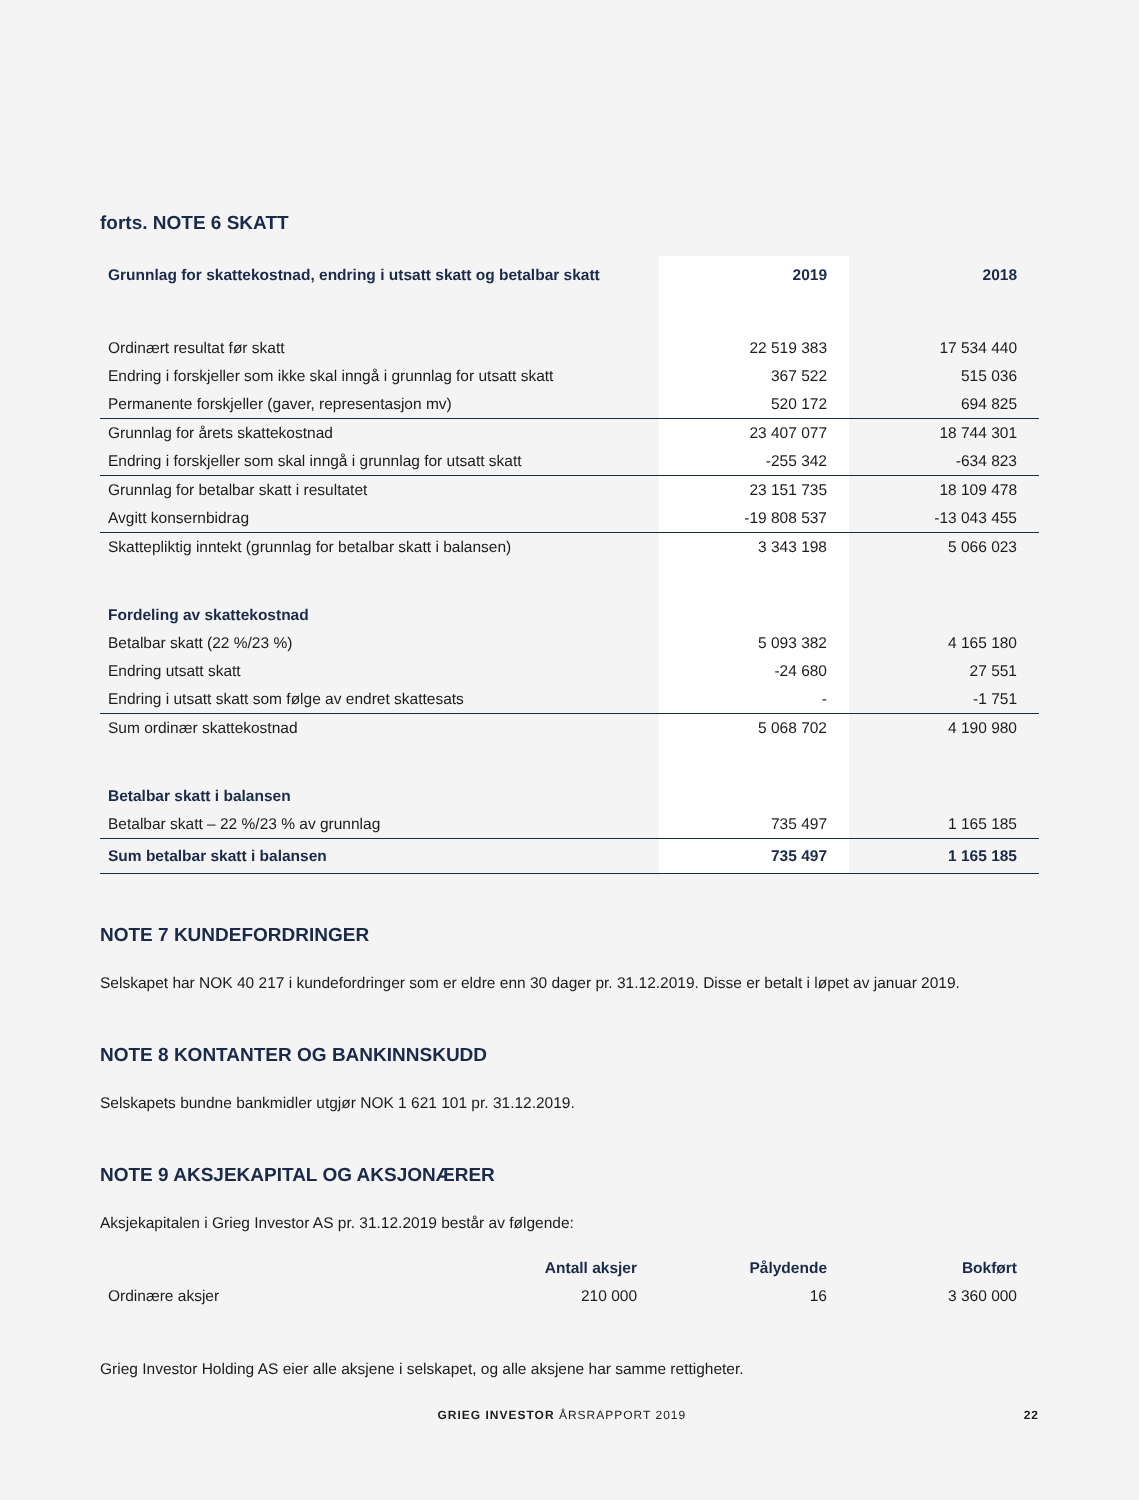forts. NOTE 6 SKATT
| Grunnlag for skattekostnad, endring i utsatt skatt og betalbar skatt | 2019 | 2018 |
| --- | --- | --- |
| Ordinært resultat før skatt | 22 519 383 | 17 534 440 |
| Endring i forskjeller som ikke skal inngå i grunnlag for utsatt skatt | 367 522 | 515 036 |
| Permanente forskjeller (gaver, representasjon mv) | 520 172 | 694 825 |
| Grunnlag for årets skattekostnad | 23 407 077 | 18 744 301 |
| Endring i forskjeller som skal inngå i grunnlag for utsatt skatt | -255 342 | -634 823 |
| Grunnlag for betalbar skatt i resultatet | 23 151 735 | 18 109 478 |
| Avgitt konsernbidrag | -19 808 537 | -13 043 455 |
| Skattepliktig inntekt (grunnlag for betalbar skatt i balansen) | 3 343 198 | 5 066 023 |
| Fordeling av skattekostnad | | |
| Betalbar skatt (22 %/23 %) | 5 093 382 | 4 165 180 |
| Endring utsatt skatt | -24 680 | 27 551 |
| Endring i utsatt skatt som følge av endret skattesats | - | -1 751 |
| Sum ordinær skattekostnad | 5 068 702 | 4 190 980 |
| Betalbar skatt i balansen | | |
| Betalbar skatt – 22 %/23 % av grunnlag | 735 497 | 1 165 185 |
| Sum betalbar skatt i balansen | 735 497 | 1 165 185 |
NOTE 7 KUNDEFORDRINGER
Selskapet har NOK 40 217 i kundefordringer som er eldre enn 30 dager pr. 31.12.2019. Disse er betalt i løpet av januar 2019.
NOTE 8 KONTANTER OG BANKINNSKUDD
Selskapets bundne bankmidler utgjør NOK 1 621 101 pr. 31.12.2019.
NOTE 9 AKSJEKAPITAL OG AKSJONÆRER
Aksjekapitalen i Grieg Investor AS pr. 31.12.2019 består av følgende:
| | Antall aksjer | Pålydende | Bokført |
| --- | --- | --- | --- |
| Ordinære aksjer | 210 000 | 16 | 3 360 000 |
Grieg Investor Holding AS eier alle aksjene i selskapet, og alle aksjene har samme rettigheter.
GRIEG INVESTOR ÅRSRAPPORT 2019 22